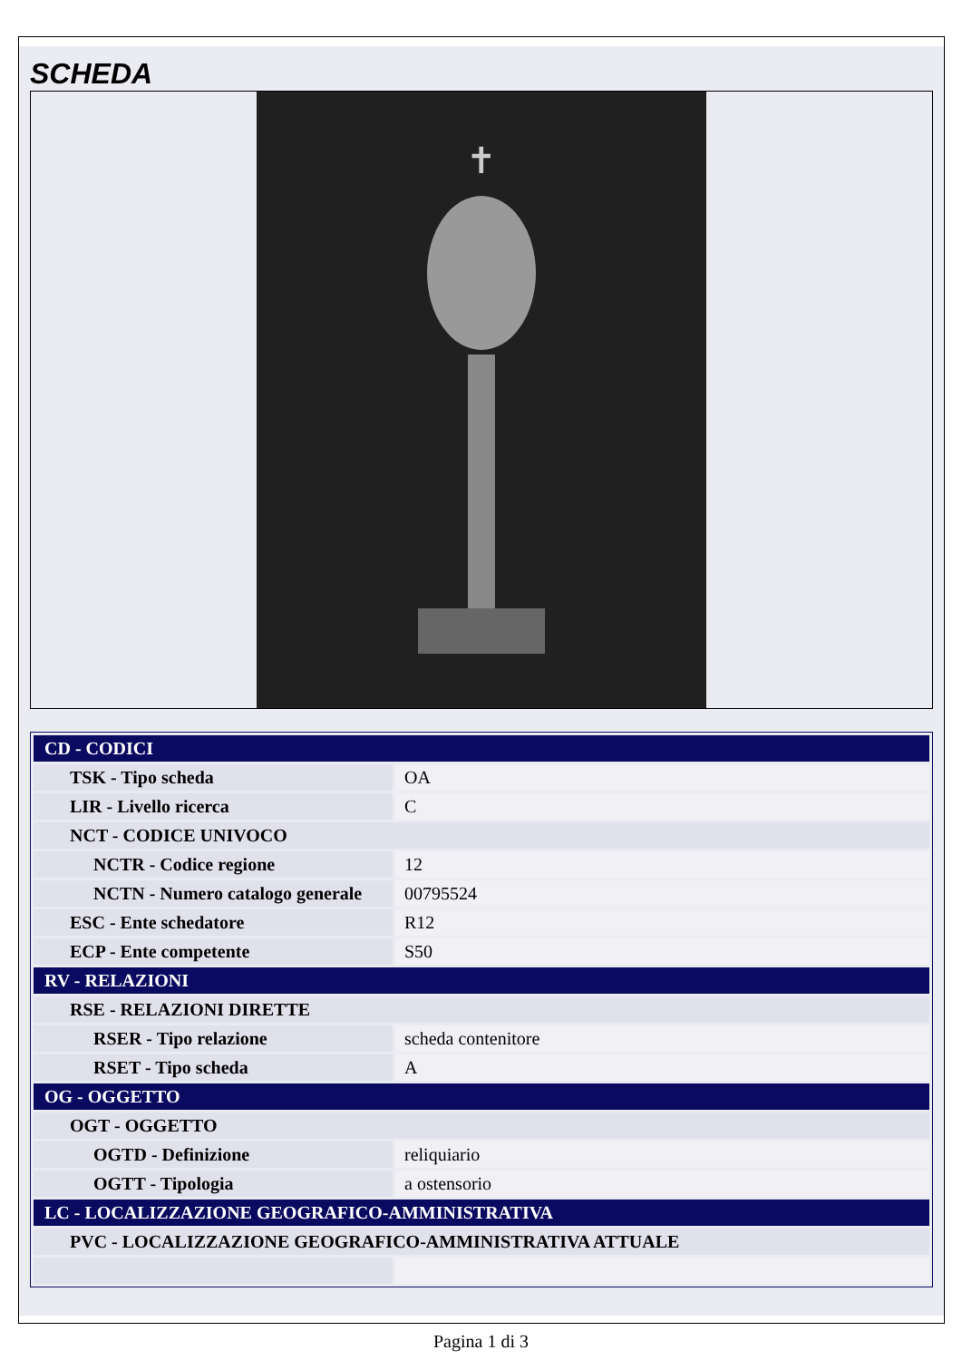SCHEDA
✝
| CD - CODICI | |
| TSK - Tipo scheda | OA |
| LIR - Livello ricerca | C |
| NCT - CODICE UNIVOCO | |
| NCTR - Codice regione | 12 |
| NCTN - Numero catalogo generale | 00795524 |
| ESC - Ente schedatore | R12 |
| ECP - Ente competente | S50 |
| RV - RELAZIONI | |
| RSE - RELAZIONI DIRETTE | |
| RSER - Tipo relazione | scheda contenitore |
| RSET - Tipo scheda | A |
| OG - OGGETTO | |
| OGT - OGGETTO | |
| OGTD - Definizione | reliquiario |
| OGTT - Tipologia | a ostensorio |
| LC - LOCALIZZAZIONE GEOGRAFICO-AMMINISTRATIVA | |
| PVC - LOCALIZZAZIONE GEOGRAFICO-AMMINISTRATIVA ATTUALE | |
Pagina 1 di 3